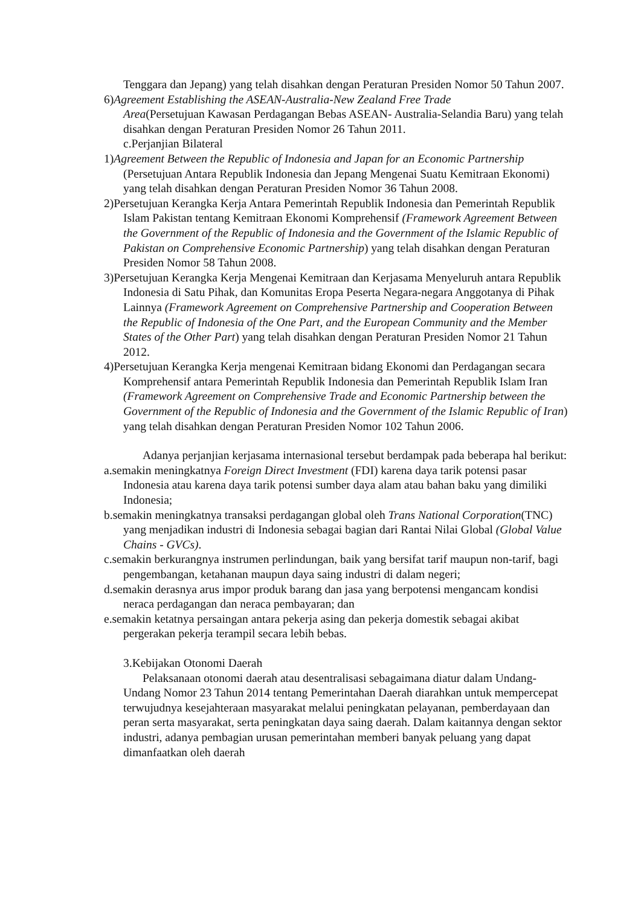Tenggara dan Jepang) yang telah disahkan dengan Peraturan Presiden Nomor 50 Tahun 2007.
6)Agreement Establishing the ASEAN-Australia-New Zealand Free Trade
Area(Persetujuan Kawasan Perdagangan Bebas ASEAN- Australia-Selandia Baru) yang telah disahkan dengan Peraturan Presiden Nomor 26 Tahun 2011.
c.Perjanjian Bilateral
1)Agreement Between the Republic of Indonesia and Japan for an Economic Partnership (Persetujuan Antara Republik Indonesia dan Jepang Mengenai Suatu Kemitraan Ekonomi) yang telah disahkan dengan Peraturan Presiden Nomor 36 Tahun 2008.
2)Persetujuan Kerangka Kerja Antara Pemerintah Republik Indonesia dan Pemerintah Republik Islam Pakistan tentang Kemitraan Ekonomi Komprehensif (Framework Agreement Between the Government of the Republic of Indonesia and the Government of the Islamic Republic of Pakistan on Comprehensive Economic Partnership) yang telah disahkan dengan Peraturan Presiden Nomor 58 Tahun 2008.
3)Persetujuan Kerangka Kerja Mengenai Kemitraan dan Kerjasama Menyeluruh antara Republik Indonesia di Satu Pihak, dan Komunitas Eropa Peserta Negara-negara Anggotanya di Pihak Lainnya (Framework Agreement on Comprehensive Partnership and Cooperation Between the Republic of Indonesia of the One Part, and the European Community and the Member States of the Other Part) yang telah disahkan dengan Peraturan Presiden Nomor 21 Tahun 2012.
4)Persetujuan Kerangka Kerja mengenai Kemitraan bidang Ekonomi dan Perdagangan secara Komprehensif antara Pemerintah Republik Indonesia dan Pemerintah Republik Islam Iran (Framework Agreement on Comprehensive Trade and Economic Partnership between the Government of the Republic of Indonesia and the Government of the Islamic Republic of Iran) yang telah disahkan dengan Peraturan Presiden Nomor 102 Tahun 2006.
Adanya perjanjian kerjasama internasional tersebut berdampak pada beberapa hal berikut:
a.semakin meningkatnya Foreign Direct Investment (FDI) karena daya tarik potensi pasar Indonesia atau karena daya tarik potensi sumber daya alam atau bahan baku yang dimiliki Indonesia;
b.semakin meningkatnya transaksi perdagangan global oleh Trans National Corporation(TNC) yang menjadikan industri di Indonesia sebagai bagian dari Rantai Nilai Global (Global Value Chains - GVCs).
c.semakin berkurangnya instrumen perlindungan, baik yang bersifat tarif maupun non-tarif, bagi pengembangan, ketahanan maupun daya saing industri di dalam negeri;
d.semakin derasnya arus impor produk barang dan jasa yang berpotensi mengancam kondisi neraca perdagangan dan neraca pembayaran; dan
e.semakin ketatnya persaingan antara pekerja asing dan pekerja domestik sebagai akibat pergerakan pekerja terampil secara lebih bebas.
3.Kebijakan Otonomi Daerah
Pelaksanaan otonomi daerah atau desentralisasi sebagaimana diatur dalam Undang-Undang Nomor 23 Tahun 2014 tentang Pemerintahan Daerah diarahkan untuk mempercepat terwujudnya kesejahteraan masyarakat melalui peningkatan pelayanan, pemberdayaan dan peran serta masyarakat, serta peningkatan daya saing daerah. Dalam kaitannya dengan sektor industri, adanya pembagian urusan pemerintahan memberi banyak peluang yang dapat dimanfaatkan oleh daerah